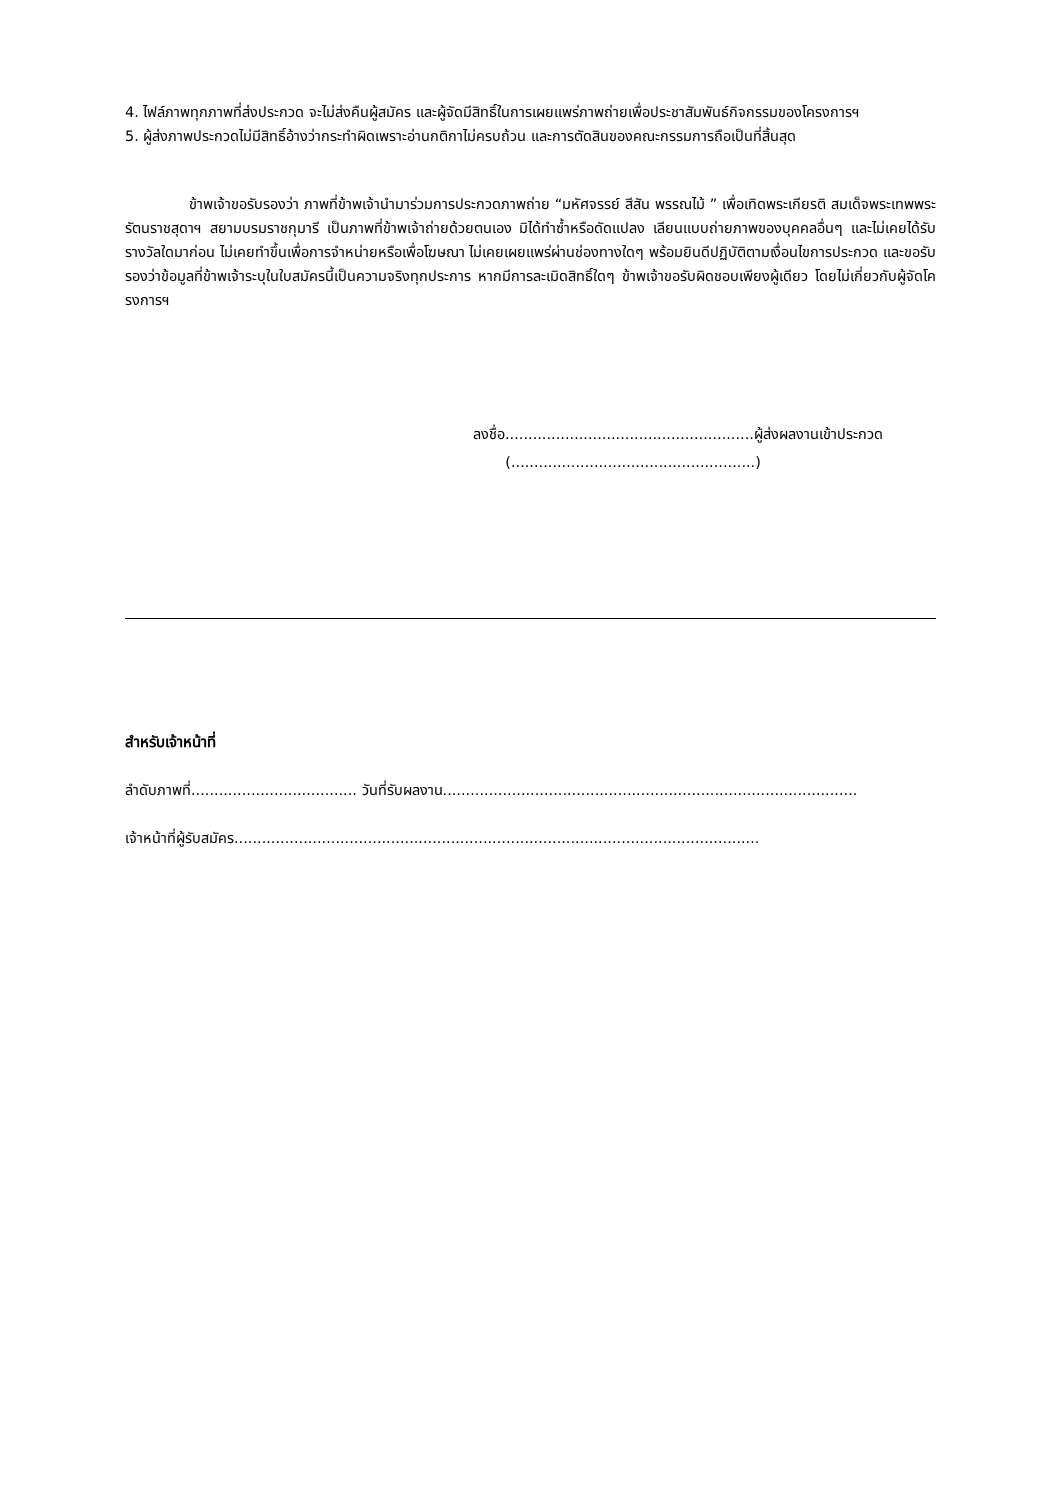4. ไฟล์ภาพทุกภาพที่ส่งประกวด จะไม่ส่งคืนผู้สมัคร และผู้จัดมีสิทธิ์ในการเผยแพร่ภาพถ่ายเพื่อประชาสัมพันธ์กิจกรรมของโครงการฯ
5. ผู้ส่งภาพประกวดไม่มีสิทธิ์อ้างว่ากระทำผิดเพราะอ่านกติกาไม่ครบถ้วน และการตัดสินของคณะกรรมการถือเป็นที่สิ้นสุด
ข้าพเจ้าขอรับรองว่า ภาพที่ข้าพเจ้านำมาร่วมการประกวดภาพถ่าย “มหัศจรรย์ สีสัน พรรณไม้ ” เพื่อเทิดพระเกียรติ สมเด็จพระเทพพระรัตนราชสุดาฯ สยามบรมราชกุมารี เป็นภาพที่ข้าพเจ้าถ่ายด้วยตนเอง มิได้ทำซ้ำหรือดัดแปลง เลียนแบบถ่ายภาพของบุคคลอื่นๆ และไม่เคยได้รับรางวัลใดมาก่อน ไม่เคยทำขึ้นเพื่อการจำหน่ายหรือเพื่อโฆษณา ไม่เคยเผยแพร่ผ่านช่องทางใดๆ พร้อมยินดีปฏิบัติตามเงื่อนไขการประกวด และขอรับรองว่าข้อมูลที่ข้าพเจ้าระบุในใบสมัครนี้เป็นความจริงทุกประการ หากมีการละเมิดสิทธิ์ใดๆ ข้าพเจ้าขอรับผิดชอบเพียงผู้เดียว โดยไม่เกี่ยวกับผู้จัดโครงการฯ
ลงชื่อ......................................................ผู้ส่งผลงานเข้าประกวด
(.....................................................)
สำหรับเจ้าหน้าที่
ลำดับภาพที่.................................... วันที่รับผลงาน..........................................................................................
เจ้าหน้าที่ผู้รับสมัคร..................................................................................................................